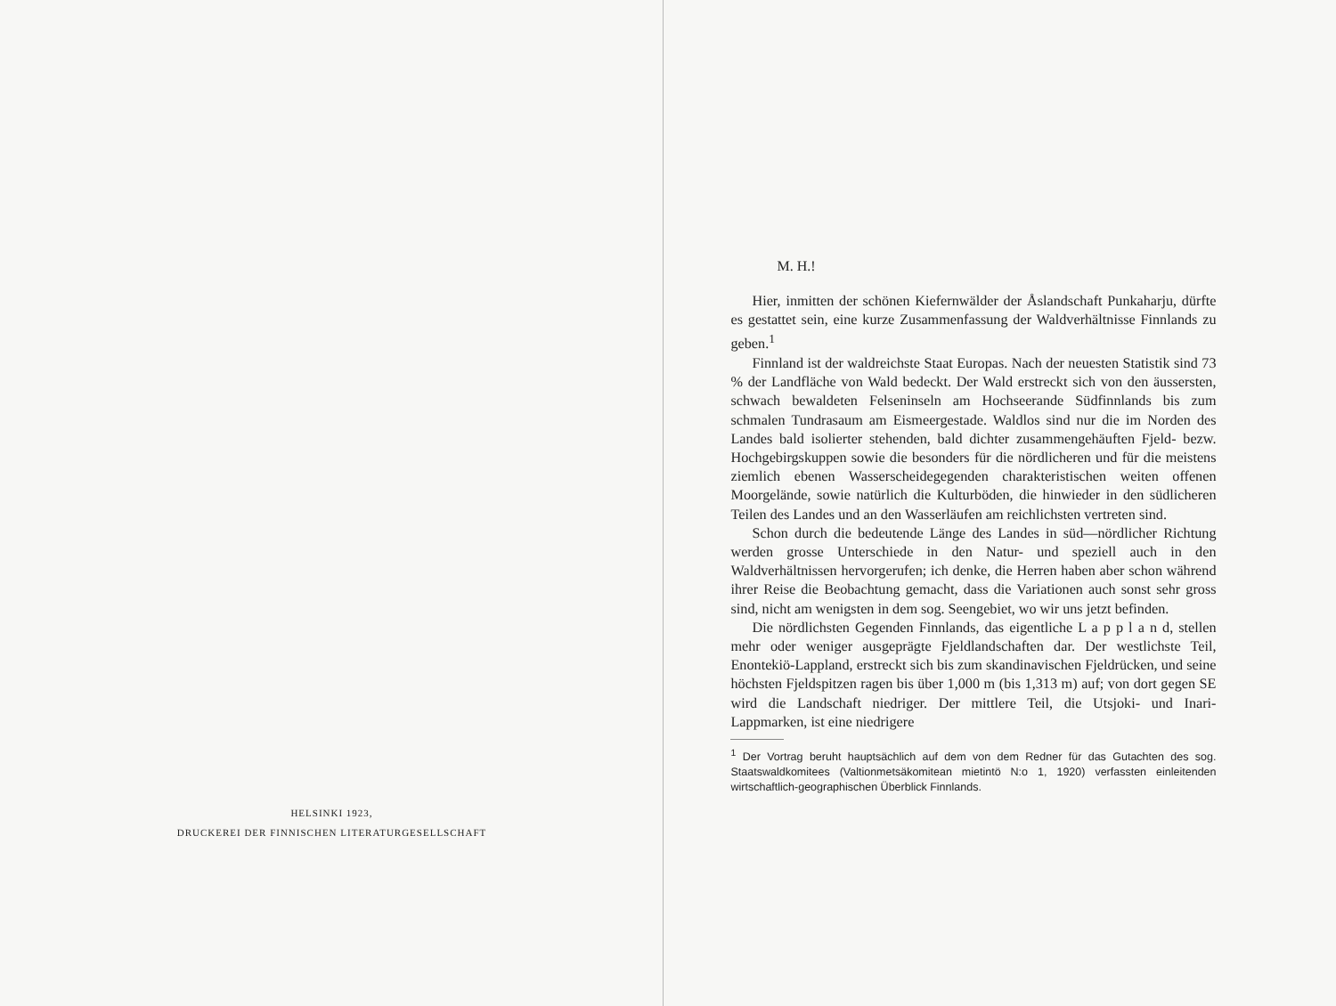HELSINKI 1923,
DRUCKEREI DER FINNISCHEN LITERATURGESELLSCHAFT
M. H.!
Hier, inmitten der schönen Kiefernwälder der Åslandschaft Punkaharju, dürfte es gestattet sein, eine kurze Zusammenfassung der Waldverhältnisse Finnlands zu geben.<sup>1</sup>
Finnland ist der waldreichste Staat Europas. Nach der neuesten Statistik sind 73 % der Landfläche von Wald bedeckt. Der Wald erstreckt sich von den äussersten, schwach bewaldeten Felseninseln am Hochseerande Südfinnlands bis zum schmalen Tundrasaum am Eismeergestade. Waldlos sind nur die im Norden des Landes bald isolierter stehenden, bald dichter zusammengehäuften Fjeld- bezw. Hochgebirgskuppen sowie die besonders für die nördlicheren und für die meistens ziemlich ebenen Wasserscheidegegenden charakteristischen weiten offenen Moorgelände, sowie natürlich die Kulturböden, die hinwieder in den südlicheren Teilen des Landes und an den Wasserläufen am reichlichsten vertreten sind.
Schon durch die bedeutende Länge des Landes in süd—nördlicher Richtung werden grosse Unterschiede in den Natur- und speziell auch in den Waldverhältnissen hervorgerufen; ich denke, die Herren haben aber schon während ihrer Reise die Beobachtung gemacht, dass die Variationen auch sonst sehr gross sind, nicht am wenigsten in dem sog. Seengebiet, wo wir uns jetzt befinden.
Die nördlichsten Gegenden Finnlands, das eigentliche L a p p l a n d, stellen mehr oder weniger ausgeprägte Fjeldlandschaften dar. Der westlichste Teil, Enontekiö-Lappland, erstreckt sich bis zum skandinavischen Fjeldrücken, und seine höchsten Fjeldspitzen ragen bis über 1,000 m (bis 1,313 m) auf; von dort gegen SE wird die Landschaft niedriger. Der mittlere Teil, die Utsjoki- und Inari-Lappmarken, ist eine niedrigere
<sup>1</sup> Der Vortrag beruht hauptsächlich auf dem von dem Redner für das Gutachten des sog. Staatswaldkomitees (Valtionmetsäkomitean mietintö N:o 1, 1920) verfassten einleitenden wirtschaftlich-geographischen Überblick Finnlands.